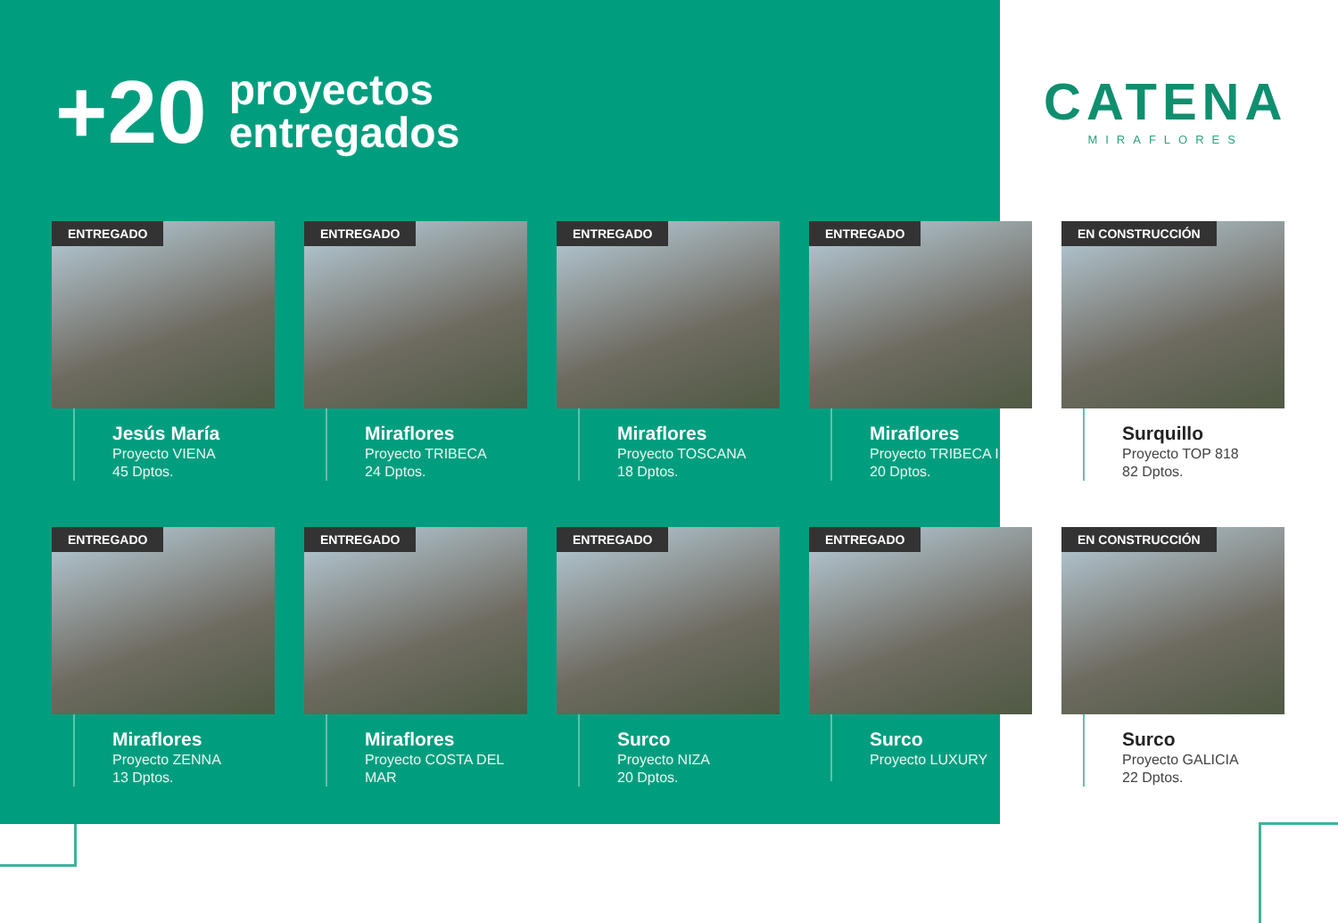+20
proyectos
entregados
CATENA
MIRAFLORES
ENTREGADO
Jesús María
Proyecto VIENA
45 Dptos.
ENTREGADO
Miraflores
Proyecto TRIBECA
24 Dptos.
ENTREGADO
Miraflores
Proyecto TOSCANA
18 Dptos.
ENTREGADO
Miraflores
Proyecto TRIBECA II
20 Dptos.
EN CONSTRUCCIÓN
Surquillo
Proyecto TOP 818
82 Dptos.
ENTREGADO
Miraflores
Proyecto ZENNA
13 Dptos.
ENTREGADO
Miraflores
Proyecto COSTA DEL MAR
ENTREGADO
Surco
Proyecto NIZA
20 Dptos.
ENTREGADO
Surco
Proyecto LUXURY
EN CONSTRUCCIÓN
Surco
Proyecto GALICIA
22 Dptos.